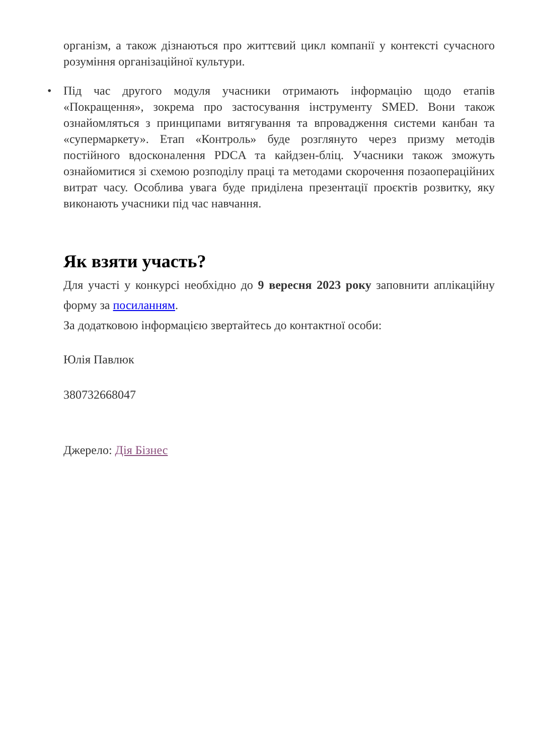організм, а також дізнаються про життєвий цикл компанії у контексті сучасного розуміння організаційної культури.
• Під час другого модуля учасники отримають інформацію щодо етапів «Покращення», зокрема про застосування інструменту SMED. Вони також ознайомляться з принципами витягування та впровадження системи канбан та «супермаркету». Етап «Контроль» буде розглянуто через призму методів постійного вдосконалення PDCA та кайдзен-бліц. Учасники також зможуть ознайомитися зі схемою розподілу праці та методами скорочення позаопераційних витрат часу. Особлива увага буде приділена презентації проєктів розвитку, яку виконають учасники під час навчання.
Як взяти участь?
Для участі у конкурсі необхідно до 9 вересня 2023 року заповнити аплікаційну форму за посиланням.
За додатковою інформацією звертайтесь до контактної особи:
Юлія Павлюк
380732668047
Джерело: Дія Бізнес